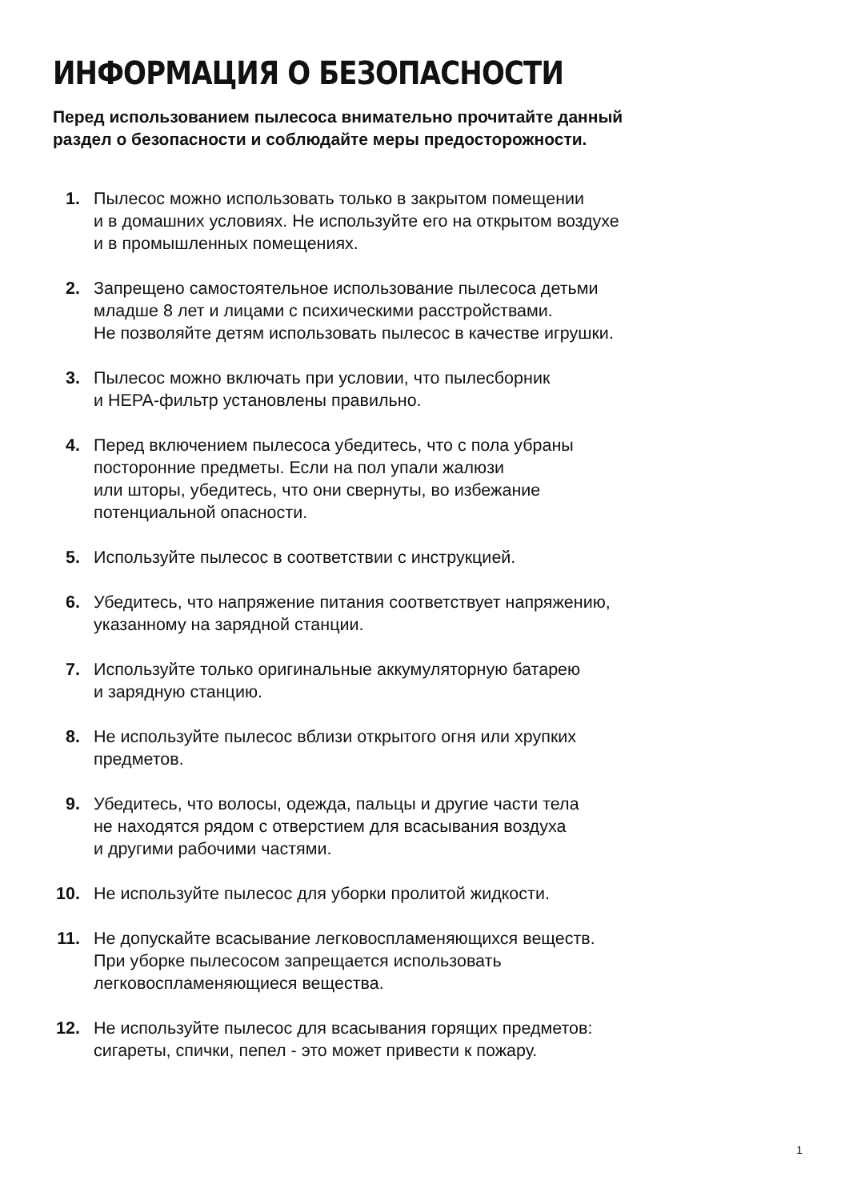ИНФОРМАЦИЯ О БЕЗОПАСНОСТИ
Перед использованием пылесоса внимательно прочитайте данный
раздел о безопасности и соблюдайте меры предосторожности.
1. Пылесос можно использовать только в закрытом помещении
и в домашних условиях. Не используйте его на открытом воздухе
и в промышленных помещениях.
2. Запрещено самостоятельное использование пылесоса детьми
младше 8 лет и лицами с психическими расстройствами.
Не позволяйте детям использовать пылесос в качестве игрушки.
3. Пылесос можно включать при условии, что пылесборник
и HEPA-фильтр установлены правильно.
4. Перед включением пылесоса убедитесь, что с пола убраны
посторонние предметы. Если на пол упали жалюзи
или шторы, убедитесь, что они свернуты, во избежание
потенциальной опасности.
5. Используйте пылесос в соответствии с инструкцией.
6. Убедитесь, что напряжение питания соответствует напряжению,
указанному на зарядной станции.
7. Используйте только оригинальные аккумуляторную батарею
и зарядную станцию.
8. Не используйте пылесос вблизи открытого огня или хрупких
предметов.
9. Убедитесь, что волосы, одежда, пальцы и другие части тела
не находятся рядом с отверстием для всасывания воздуха
и другими рабочими частями.
10. Не используйте пылесос для уборки пролитой жидкости.
11. Не допускайте всасывание легковоспламеняющихся веществ.
При уборке пылесосом запрещается использовать
легковоспламеняющиеся вещества.
12. Не используйте пылесос для всасывания горящих предметов:
сигареты, спички, пепел - это может привести к пожару.
1